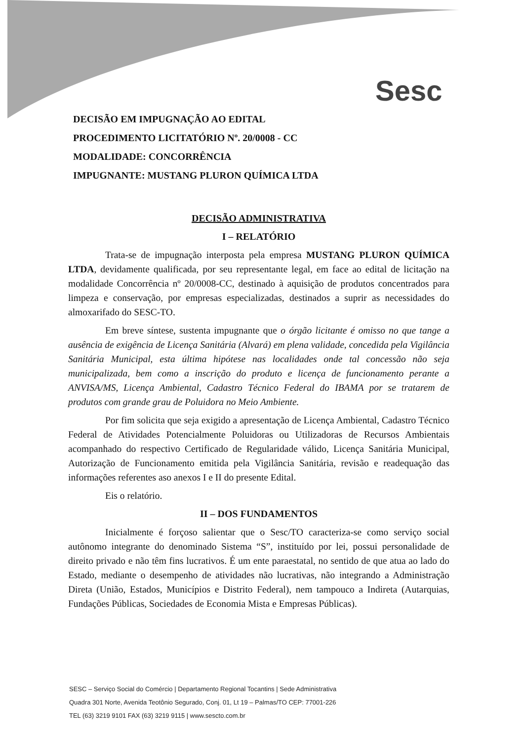Sesc
DECISÃO EM IMPUGNAÇÃO AO EDITAL
PROCEDIMENTO LICITATÓRIO Nº. 20/0008 - CC
MODALIDADE: CONCORRÊNCIA
IMPUGNANTE: MUSTANG PLURON QUÍMICA LTDA
DECISÃO ADMINISTRATIVA
I – RELATÓRIO
Trata-se de impugnação interposta pela empresa MUSTANG PLURON QUÍMICA LTDA, devidamente qualificada, por seu representante legal, em face ao edital de licitação na modalidade Concorrência nº 20/0008-CC, destinado à aquisição de produtos concentrados para limpeza e conservação, por empresas especializadas, destinados a suprir as necessidades do almoxarifado do SESC-TO.
Em breve síntese, sustenta impugnante que o órgão licitante é omisso no que tange a ausência de exigência de Licença Sanitária (Alvará) em plena validade, concedida pela Vigilância Sanitária Municipal, esta última hipótese nas localidades onde tal concessão não seja municipalizada, bem como a inscrição do produto e licença de funcionamento perante a ANVISA/MS, Licença Ambiental, Cadastro Técnico Federal do IBAMA por se tratarem de produtos com grande grau de Poluidora no Meio Ambiente.
Por fim solicita que seja exigido a apresentação de Licença Ambiental, Cadastro Técnico Federal de Atividades Potencialmente Poluidoras ou Utilizadoras de Recursos Ambientais acompanhado do respectivo Certificado de Regularidade válido, Licença Sanitária Municipal, Autorização de Funcionamento emitida pela Vigilância Sanitária, revisão e readequação das informações referentes aso anexos I e II do presente Edital.
Eis o relatório.
II – DOS FUNDAMENTOS
Inicialmente é forçoso salientar que o Sesc/TO caracteriza-se como serviço social autônomo integrante do denominado Sistema “S”, instituído por lei, possui personalidade de direito privado e não têm fins lucrativos. É um ente paraestatal, no sentido de que atua ao lado do Estado, mediante o desempenho de atividades não lucrativas, não integrando a Administração Direta (União, Estados, Municípios e Distrito Federal), nem tampouco a Indireta (Autarquias, Fundações Públicas, Sociedades de Economia Mista e Empresas Públicas).
SESC – Serviço Social do Comércio | Departamento Regional Tocantins | Sede Administrativa
Quadra 301 Norte, Avenida Teotônio Segurado, Conj. 01, Lt 19 – Palmas/TO CEP: 77001-226
TEL (63) 3219 9101 FAX (63) 3219 9115 | www.sescto.com.br